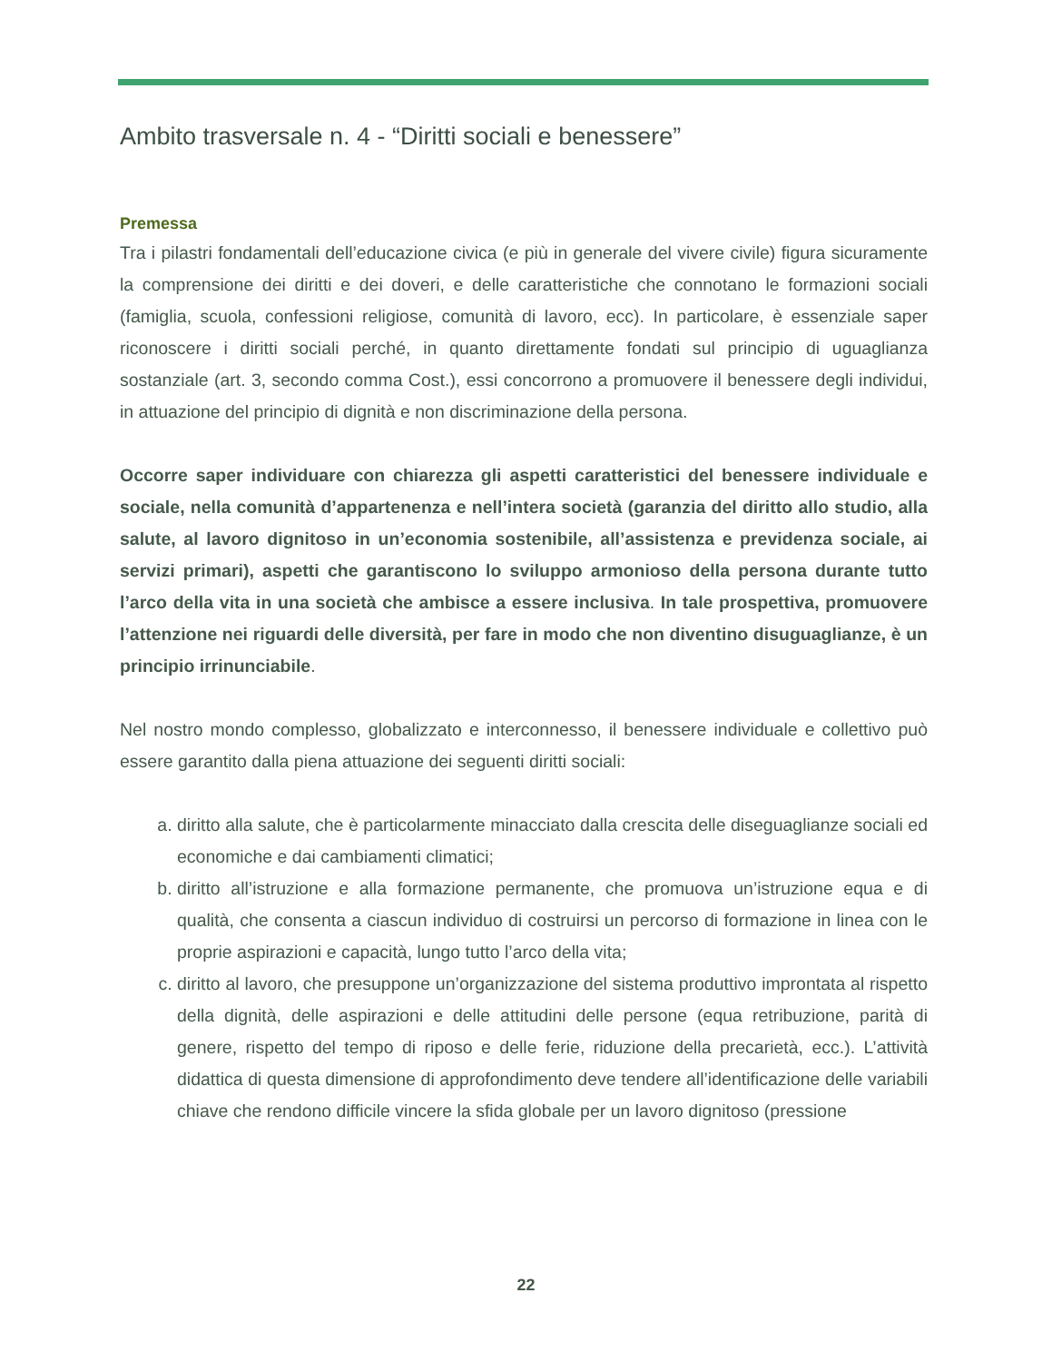Ambito trasversale n. 4 - “Diritti sociali e benessere”
Premessa
Tra i pilastri fondamentali dell’educazione civica (e più in generale del vivere civile) figura sicuramente la comprensione dei diritti e dei doveri, e delle caratteristiche che connotano le formazioni sociali (famiglia, scuola, confessioni religiose, comunità di lavoro, ecc). In particolare, è essenziale saper riconoscere i diritti sociali perché, in quanto direttamente fondati sul principio di uguaglianza sostanziale (art. 3, secondo comma Cost.), essi concorrono a promuovere il benessere degli individui, in attuazione del principio di dignità e non discriminazione della persona.
Occorre saper individuare con chiarezza gli aspetti caratteristici del benessere individuale e sociale, nella comunità d’appartenenza e nell’intera società (garanzia del diritto allo studio, alla salute, al lavoro dignitoso in un’economia sostenibile, all’assistenza e previdenza sociale, ai servizi primari), aspetti che garantiscono lo sviluppo armonioso della persona durante tutto l’arco della vita in una società che ambisce a essere inclusiva. In tale prospettiva, promuovere l’attenzione nei riguardi delle diversità, per fare in modo che non diventino disuguaglianze, è un principio irrinunciabile.
Nel nostro mondo complesso, globalizzato e interconnesso, il benessere individuale e collettivo può essere garantito dalla piena attuazione dei seguenti diritti sociali:
a. diritto alla salute, che è particolarmente minacciato dalla crescita delle diseguaglianze sociali ed economiche e dai cambiamenti climatici;
b. diritto all’istruzione e alla formazione permanente, che promuova un’istruzione equa e di qualità, che consenta a ciascun individuo di costruirsi un percorso di formazione in linea con le proprie aspirazioni e capacità, lungo tutto l’arco della vita;
c. diritto al lavoro, che presuppone un’organizzazione del sistema produttivo improntata al rispetto della dignità, delle aspirazioni e delle attitudini delle persone (equa retribuzione, parità di genere, rispetto del tempo di riposo e delle ferie, riduzione della precarietà, ecc.). L’attività didattica di questa dimensione di approfondimento deve tendere all’identificazione delle variabili chiave che rendono difficile vincere la sfida globale per un lavoro dignitoso (pressione
22